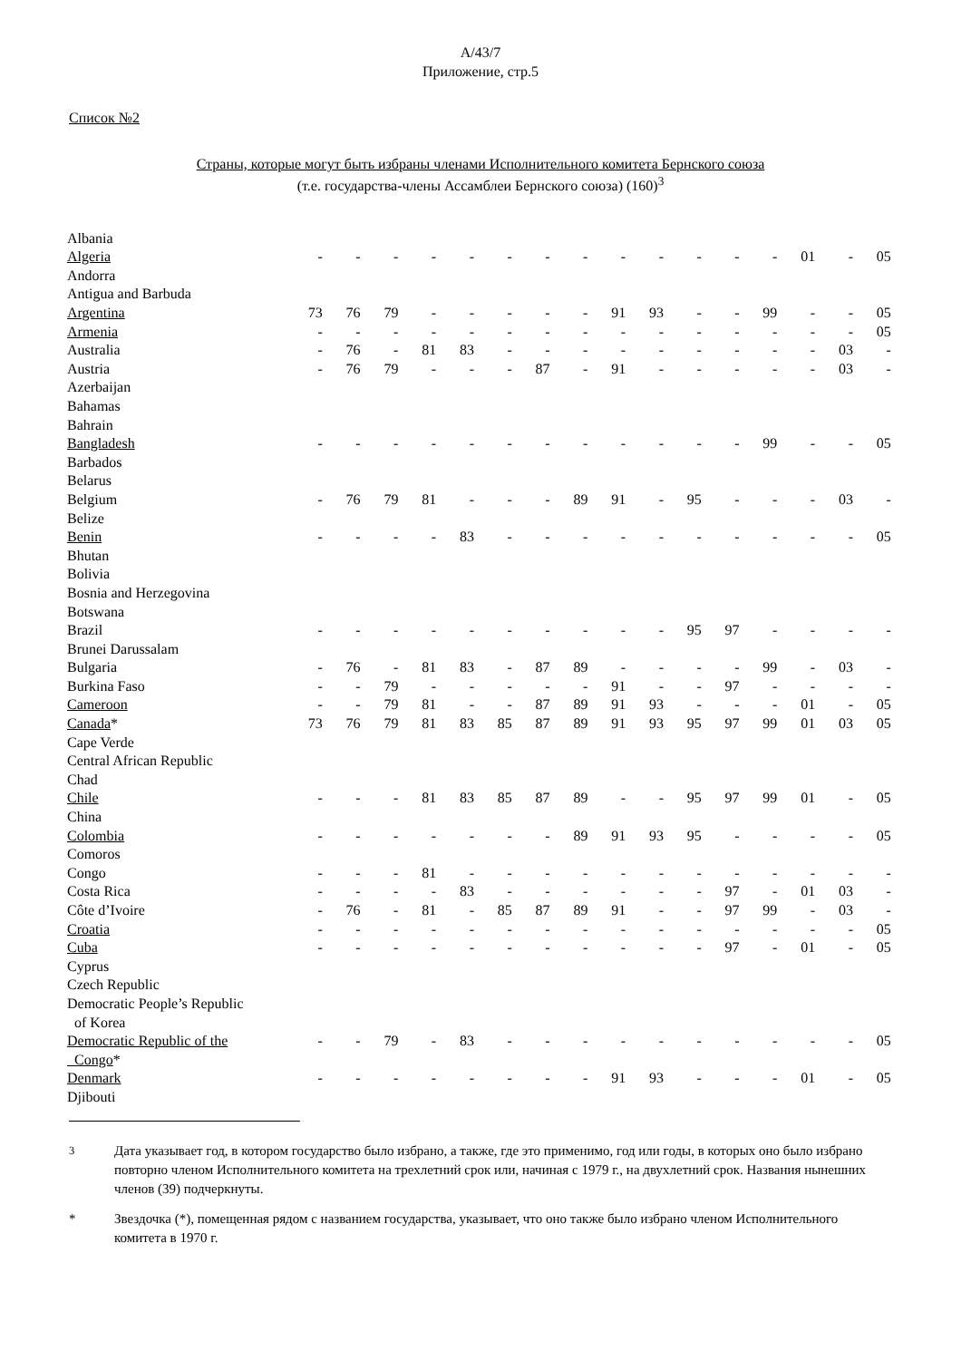A/43/7
Приложение, стр.5
Список №2
Страны, которые могут быть избраны членами Исполнительного комитета Бернского союза
(т.е. государства-члены Ассамблеи Бернского союза) (160)<sup>3</sup>
| Albania | | | | | | | | | | | | | | | | |
| Algeria | - | - | - | - | - | - | - | - | - | - | - | - | - | 01 | - | 05 |
| Andorra | | | | | | | | | | | | | | | | |
| Antigua and Barbuda | | | | | | | | | | | | | | | | |
| Argentina | 73 | 76 | 79 | - | - | - | - | - | 91 | 93 | - | - | 99 | - | - | 05 |
| Armenia | - | - | - | - | - | - | - | - | - | - | - | - | - | - | - | 05 |
| Australia | - | 76 | - | 81 | 83 | - | - | - | - | - | - | - | - | - | 03 | - |
| Austria | - | 76 | 79 | - | - | - | 87 | - | 91 | - | - | - | - | - | 03 | - |
| Azerbaijan | | | | | | | | | | | | | | | | |
| Bahamas | | | | | | | | | | | | | | | | |
| Bahrain | | | | | | | | | | | | | | | | |
| Bangladesh | - | - | - | - | - | - | - | - | - | - | - | - | 99 | - | - | 05 |
| Barbados | | | | | | | | | | | | | | | | |
| Belarus | | | | | | | | | | | | | | | | |
| Belgium | - | 76 | 79 | 81 | - | - | - | 89 | 91 | - | 95 | - | - | - | 03 | - |
| Belize | | | | | | | | | | | | | | | | |
| Benin | - | - | - | - | 83 | - | - | - | - | - | - | - | - | - | - | 05 |
| Bhutan | | | | | | | | | | | | | | | | |
| Bolivia | | | | | | | | | | | | | | | | |
| Bosnia and Herzegovina | | | | | | | | | | | | | | | | |
| Botswana | | | | | | | | | | | | | | | | |
| Brazil | - | - | - | - | - | - | - | - | - | - | 95 | 97 | - | - | - | - |
| Brunei Darussalam | | | | | | | | | | | | | | | | |
| Bulgaria | - | 76 | - | 81 | 83 | - | 87 | 89 | - | - | - | - | 99 | - | 03 | - |
| Burkina Faso | - | - | 79 | - | - | - | - | - | 91 | - | - | 97 | - | - | - | - |
| Cameroon | - | - | 79 | 81 | - | - | 87 | 89 | 91 | 93 | - | - | - | 01 | - | 05 |
| Canada * | 73 | 76 | 79 | 81 | 83 | 85 | 87 | 89 | 91 | 93 | 95 | 97 | 99 | 01 | 03 | 05 |
| Cape Verde | | | | | | | | | | | | | | | | |
| Central African Republic | | | | | | | | | | | | | | | | |
| Chad | | | | | | | | | | | | | | | | |
| Chile | - | - | - | 81 | 83 | 85 | 87 | 89 | - | - | 95 | 97 | 99 | 01 | - | 05 |
| China | | | | | | | | | | | | | | | | |
| Colombia | - | - | - | - | - | - | - | 89 | 91 | 93 | 95 | - | - | - | - | 05 |
| Comoros | | | | | | | | | | | | | | | | |
| Congo | - | - | - | 81 | - | - | - | - | - | - | - | - | - | - | - | - |
| Costa Rica | - | - | - | - | 83 | - | - | - | - | - | - | 97 | - | 01 | 03 | - |
| Côte d’Ivoire | - | 76 | - | 81 | - | 85 | 87 | 89 | 91 | - | - | 97 | 99 | - | 03 | - |
| Croatia | - | - | - | - | - | - | - | - | - | - | - | - | - | - | - | 05 |
| Cuba | - | - | - | - | - | - | - | - | - | - | - | 97 | - | 01 | - | 05 |
| Cyprus | | | | | | | | | | | | | | | | |
| Czech Republic | | | | | | | | | | | | | | | | |
| Democratic People’s Republic | | | | | | | | | | | | | | | | |
| of Korea | | | | | | | | | | | | | | | | |
| Democratic Republic of the | - | - | 79 | - | 83 | - | - | - | - | - | - | - | - | - | - | 05 |
| Congo * | | | | | | | | | | | | | | | | |
| Denmark | - | - | - | - | - | - | - | - | 91 | 93 | - | - | - | 01 | - | 05 |
| Djibouti | | | | | | | | | | | | | | | | |
<sup>3</sup> Дата указывает год, в котором государство было избрано, а также, где это применимо, год или годы, в которых оно было избрано повторно членом Исполнительного комитета на трехлетний срок или, начиная с 1979 г., на двухлетний срок. Названия нынешних членов (39) подчеркнуты.
* Звездочка (*), помещенная рядом с названием государства, указывает, что оно также было избрано членом Исполнительного комитета в 1970 г.